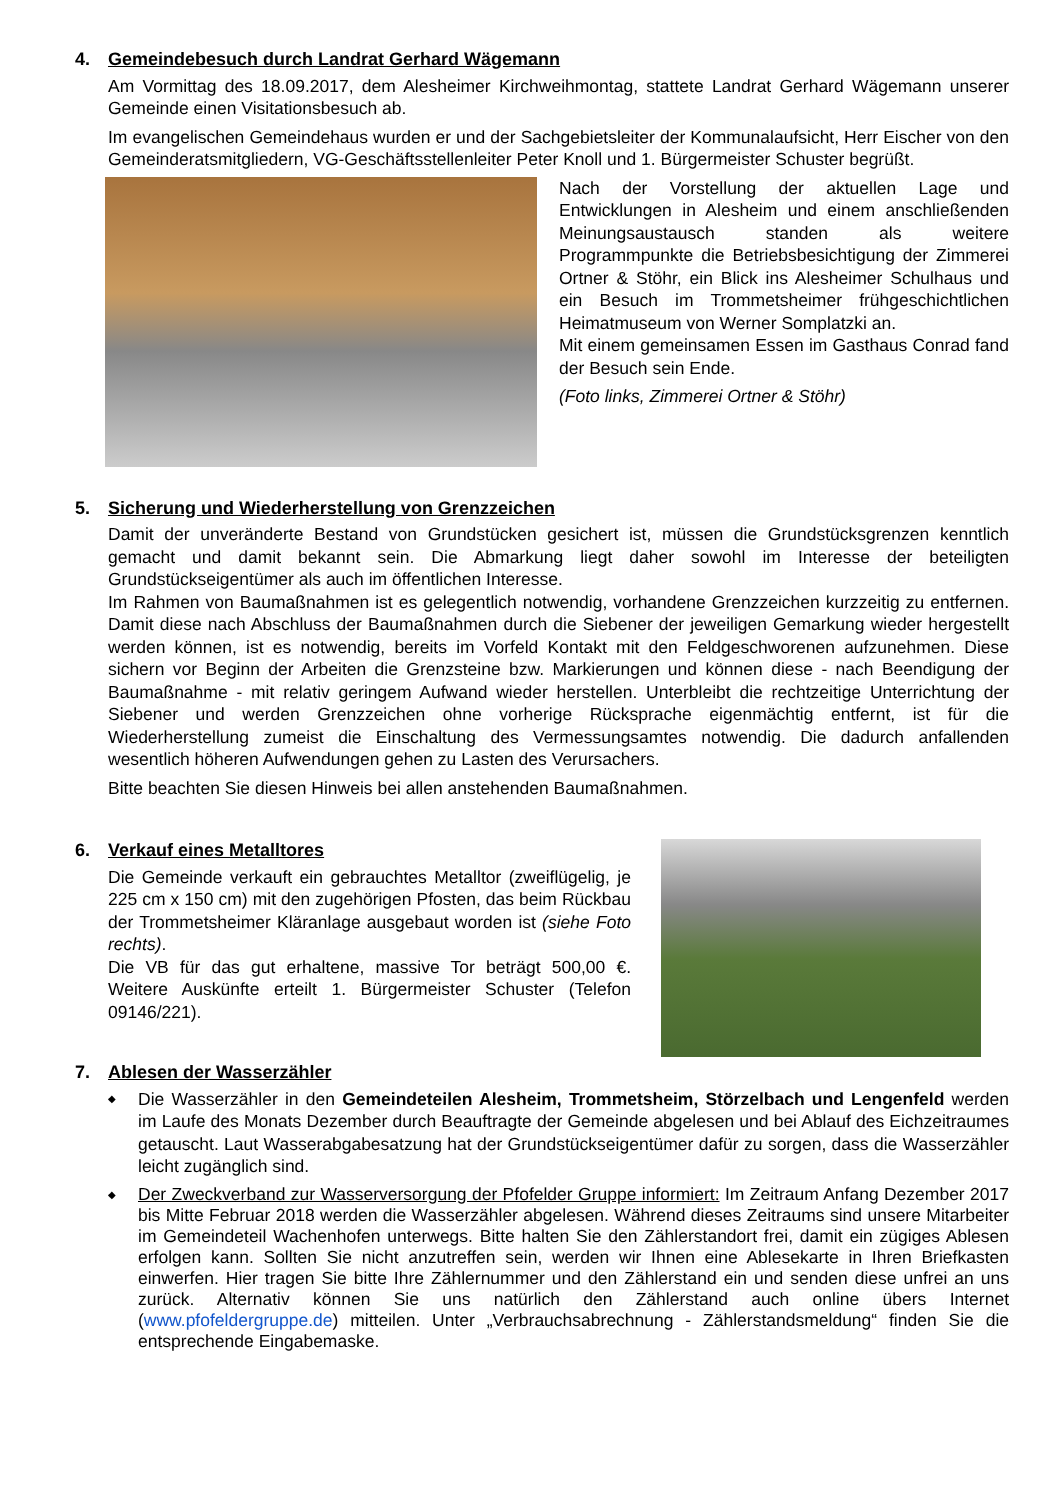4. Gemeindebesuch durch Landrat Gerhard Wägemann
Am Vormittag des 18.09.2017, dem Alesheimer Kirchweihmontag, stattete Landrat Gerhard Wägemann unserer Gemeinde einen Visitationsbesuch ab.
Im evangelischen Gemeindehaus wurden er und der Sachgebietsleiter der Kommunalaufsicht, Herr Eischer von den Gemeinderatsmitgliedern, VG-Geschäftsstellenleiter Peter Knoll und 1. Bürgermeister Schuster begrüßt.
Nach der Vorstellung der aktuellen Lage und Entwicklungen in Alesheim und einem anschließenden Meinungsaustausch standen als weitere Programmpunkte die Betriebsbesichtigung der Zimmerei Ortner & Stöhr, ein Blick ins Alesheimer Schulhaus und ein Besuch im Trommetsheimer frühgeschichtlichen Heimatmuseum von Werner Somplatzki an.
Mit einem gemeinsamen Essen im Gasthaus Conrad fand der Besuch sein Ende.
(Foto links, Zimmerei Ortner & Stöhr)
5. Sicherung und Wiederherstellung von Grenzzeichen
Damit der unveränderte Bestand von Grundstücken gesichert ist, müssen die Grundstücksgrenzen kenntlich gemacht und damit bekannt sein. Die Abmarkung liegt daher sowohl im Interesse der beteiligten Grundstückseigentümer als auch im öffentlichen Interesse.
Im Rahmen von Baumaßnahmen ist es gelegentlich notwendig, vorhandene Grenzzeichen kurzzeitig zu entfernen. Damit diese nach Abschluss der Baumaßnahmen durch die Siebener der jeweiligen Gemarkung wieder hergestellt werden können, ist es notwendig, bereits im Vorfeld Kontakt mit den Feldgeschworenen aufzunehmen. Diese sichern vor Beginn der Arbeiten die Grenzsteine bzw. Markierungen und können diese - nach Beendigung der Baumaßnahme - mit relativ geringem Aufwand wieder herstellen. Unterbleibt die rechtzeitige Unterrichtung der Siebener und werden Grenzzeichen ohne vorherige Rücksprache eigenmächtig entfernt, ist für die Wiederherstellung zumeist die Einschaltung des Vermessungsamtes notwendig. Die dadurch anfallenden wesentlich höheren Aufwendungen gehen zu Lasten des Verursachers.
Bitte beachten Sie diesen Hinweis bei allen anstehenden Baumaßnahmen.
6. Verkauf eines Metalltores
Die Gemeinde verkauft ein gebrauchtes Metalltor (zweiflügelig, je 225 cm x 150 cm) mit den zugehörigen Pfosten, das beim Rückbau der Trommetsheimer Kläranlage ausgebaut worden ist (siehe Foto rechts).
Die VB für das gut erhaltene, massive Tor beträgt 500,00 €. Weitere Auskünfte erteilt 1. Bürgermeister Schuster (Telefon 09146/221).
7. Ablesen der Wasserzähler
◆ Die Wasserzähler in den Gemeindeteilen Alesheim, Trommetsheim, Störzelbach und Lengenfeld werden im Laufe des Monats Dezember durch Beauftragte der Gemeinde abgelesen und bei Ablauf des Eichzeitraumes getauscht. Laut Wasserabgabesatzung hat der Grundstückseigentümer dafür zu sorgen, dass die Wasserzähler leicht zugänglich sind.
◆ Der Zweckverband zur Wasserversorgung der Pfofelder Gruppe informiert: Im Zeitraum Anfang Dezember 2017 bis Mitte Februar 2018 werden die Wasserzähler abgelesen. Während dieses Zeitraums sind unsere Mitarbeiter im Gemeindeteil Wachenhofen unterwegs. Bitte halten Sie den Zählerstandort frei, damit ein zügiges Ablesen erfolgen kann. Sollten Sie nicht anzutreffen sein, werden wir Ihnen eine Ablesekarte in Ihren Briefkasten einwerfen. Hier tragen Sie bitte Ihre Zählernummer und den Zählerstand ein und senden diese unfrei an uns zurück. Alternativ können Sie uns natürlich den Zählerstand auch online übers Internet (www.pfofeldergruppe.de) mitteilen. Unter „Verbrauchsabrechnung - Zählerstandsmeldung“ finden Sie die entsprechende Eingabemaske.